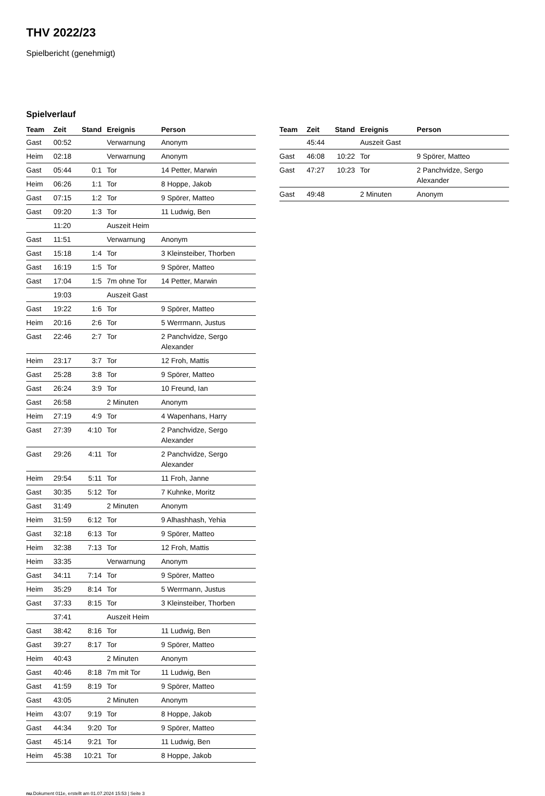THV 2022/23
Spielbericht (genehmigt)
Spielverlauf
| Team | Zeit | Stand | Ereignis | Person |
| --- | --- | --- | --- | --- |
| Gast | 00:52 | | Verwarnung | Anonym |
| Heim | 02:18 | | Verwarnung | Anonym |
| Gast | 05:44 | 0:1 | Tor | 14 Petter, Marwin |
| Heim | 06:26 | 1:1 | Tor | 8 Hoppe, Jakob |
| Gast | 07:15 | 1:2 | Tor | 9 Spörer, Matteo |
| Gast | 09:20 | 1:3 | Tor | 11 Ludwig, Ben |
| | 11:20 | | Auszeit Heim | |
| Gast | 11:51 | | Verwarnung | Anonym |
| Gast | 15:18 | 1:4 | Tor | 3 Kleinsteiber, Thorben |
| Gast | 16:19 | 1:5 | Tor | 9 Spörer, Matteo |
| Gast | 17:04 | 1:5 | 7m ohne Tor | 14 Petter, Marwin |
| | 19:03 | | Auszeit Gast | |
| Gast | 19:22 | 1:6 | Tor | 9 Spörer, Matteo |
| Heim | 20:16 | 2:6 | Tor | 5 Werrmann, Justus |
| Gast | 22:46 | 2:7 | Tor | 2 Panchvidze, Sergo Alexander |
| Heim | 23:17 | 3:7 | Tor | 12 Froh, Mattis |
| Gast | 25:28 | 3:8 | Tor | 9 Spörer, Matteo |
| Gast | 26:24 | 3:9 | Tor | 10 Freund, Ian |
| Gast | 26:58 | | 2 Minuten | Anonym |
| Heim | 27:19 | 4:9 | Tor | 4 Wapenhans, Harry |
| Gast | 27:39 | 4:10 | Tor | 2 Panchvidze, Sergo Alexander |
| Gast | 29:26 | 4:11 | Tor | 2 Panchvidze, Sergo Alexander |
| Heim | 29:54 | 5:11 | Tor | 11 Froh, Janne |
| Gast | 30:35 | 5:12 | Tor | 7 Kuhnke, Moritz |
| Gast | 31:49 | | 2 Minuten | Anonym |
| Heim | 31:59 | 6:12 | Tor | 9 Alhashhash, Yehia |
| Gast | 32:18 | 6:13 | Tor | 9 Spörer, Matteo |
| Heim | 32:38 | 7:13 | Tor | 12 Froh, Mattis |
| Heim | 33:35 | | Verwarnung | Anonym |
| Gast | 34:11 | 7:14 | Tor | 9 Spörer, Matteo |
| Heim | 35:29 | 8:14 | Tor | 5 Werrmann, Justus |
| Gast | 37:33 | 8:15 | Tor | 3 Kleinsteiber, Thorben |
| | 37:41 | | Auszeit Heim | |
| Gast | 38:42 | 8:16 | Tor | 11 Ludwig, Ben |
| Gast | 39:27 | 8:17 | Tor | 9 Spörer, Matteo |
| Heim | 40:43 | | 2 Minuten | Anonym |
| Gast | 40:46 | 8:18 | 7m mit Tor | 11 Ludwig, Ben |
| Gast | 41:59 | 8:19 | Tor | 9 Spörer, Matteo |
| Gast | 43:05 | | 2 Minuten | Anonym |
| Heim | 43:07 | 9:19 | Tor | 8 Hoppe, Jakob |
| Gast | 44:34 | 9:20 | Tor | 9 Spörer, Matteo |
| Gast | 45:14 | 9:21 | Tor | 11 Ludwig, Ben |
| Heim | 45:38 | 10:21 | Tor | 8 Hoppe, Jakob |
| Team | Zeit | Stand | Ereignis | Person |
| --- | --- | --- | --- | --- |
| | 45:44 | | Auszeit Gast | |
| Gast | 46:08 | 10:22 | Tor | 9 Spörer, Matteo |
| Gast | 47:27 | 10:23 | Tor | 2 Panchvidze, Sergo Alexander |
| Gast | 49:48 | | 2 Minuten | Anonym |
nu.Dokument 011e, erstellt am 01.07.2024 15:53 | Seite 3